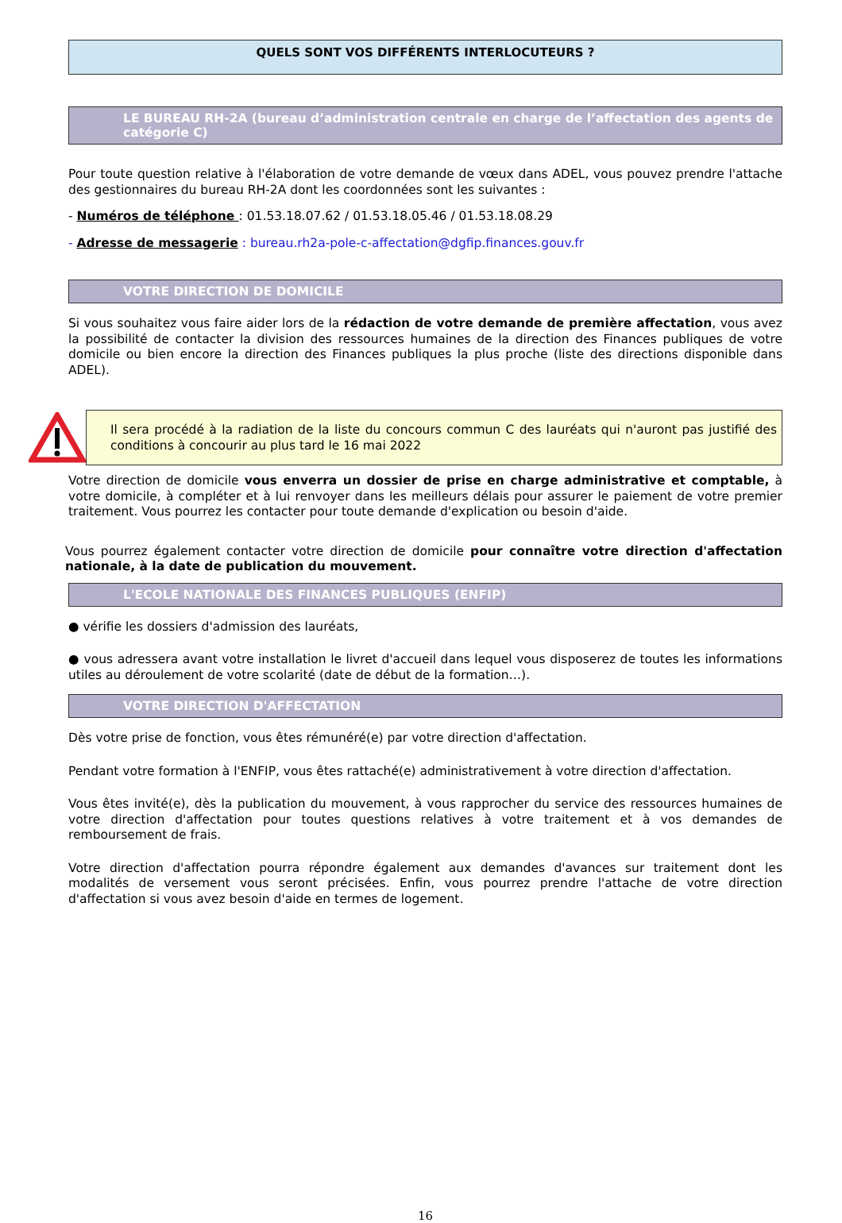QUELS SONT VOS DIFFÉRENTS INTERLOCUTEURS ?
LE BUREAU RH-2A (bureau d’administration centrale en charge de l’affectation des agents de catégorie C)
Pour toute question relative à l'élaboration de votre demande de vœux dans ADEL, vous pouvez prendre l'attache des gestionnaires du bureau RH-2A dont les coordonnées sont les suivantes :
- Numéros de téléphone : 01.53.18.07.62 / 01.53.18.05.46 / 01.53.18.08.29
- Adresse de messagerie : bureau.rh2a-pole-c-affectation@dgfip.finances.gouv.fr
VOTRE DIRECTION DE DOMICILE
Si vous souhaitez vous faire aider lors de la rédaction de votre demande de première affectation, vous avez la possibilité de contacter la division des ressources humaines de la direction des Finances publiques de votre domicile ou bien encore la direction des Finances publiques la plus proche (liste des directions disponible dans ADEL).
Il sera procédé à la radiation de la liste du concours commun C des lauréats qui n'auront pas justifié des conditions à concourir au plus tard le 16 mai 2022
Votre direction de domicile vous enverra un dossier de prise en charge administrative et comptable, à votre domicile, à compléter et à lui renvoyer dans les meilleurs délais pour assurer le paiement de votre premier traitement. Vous pourrez les contacter pour toute demande d'explication ou besoin d'aide.
Vous pourrez également contacter votre direction de domicile pour connaître votre direction d'affectation nationale, à la date de publication du mouvement.
L'ECOLE NATIONALE DES FINANCES PUBLIQUES (ENFIP)
● vérifie les dossiers d'admission des lauréats,
● vous adressera avant votre installation le livret d'accueil dans lequel vous disposerez de toutes les informations utiles au déroulement de votre scolarité (date de début de la formation…).
VOTRE DIRECTION D'AFFECTATION
Dès votre prise de fonction, vous êtes rémunéré(e) par votre direction d'affectation.
Pendant votre formation à l'ENFIP, vous êtes rattaché(e) administrativement à votre direction d'affectation.
Vous êtes invité(e), dès la publication du mouvement, à vous rapprocher du service des ressources humaines de votre direction d'affectation pour toutes questions relatives à votre traitement et à vos demandes de remboursement de frais.
Votre direction d'affectation pourra répondre également aux demandes d'avances sur traitement dont les modalités de versement vous seront précisées. Enfin, vous pourrez prendre l'attache de votre direction d'affectation si vous avez besoin d'aide en termes de logement.
16